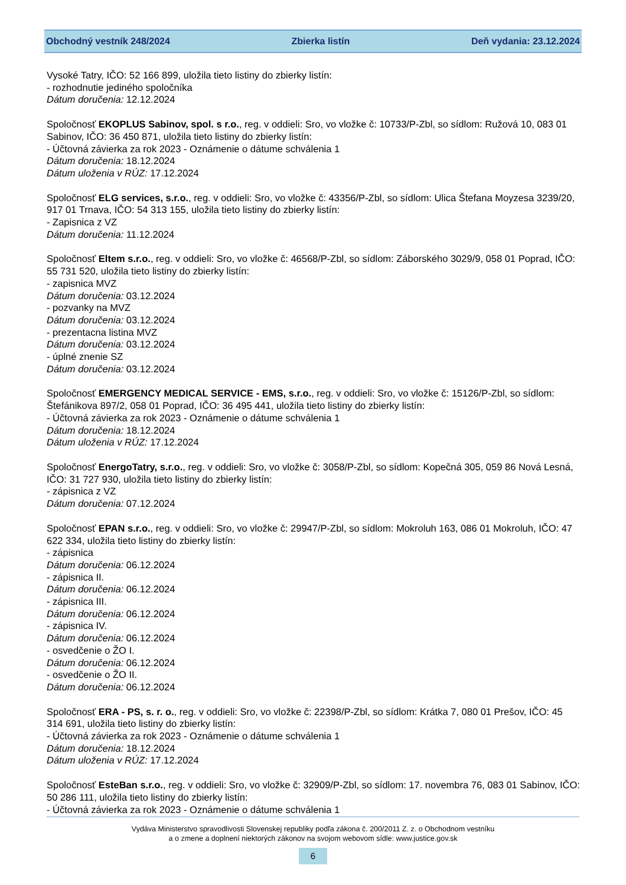Obchodný vestník 248/2024 Zbierka listín Deň vydania: 23.12.2024
Vysoké Tatry, IČO: 52 166 899, uložila tieto listiny do zbierky listín:
- rozhodnutie jediného spoločníka
Dátum doručenia: 12.12.2024
Spoločnosť EKOPLUS Sabinov, spol. s r.o., reg. v oddieli: Sro, vo vložke č: 10733/P-Zbl, so sídlom: Ružová 10, 083 01 Sabinov, IČO: 36 450 871, uložila tieto listiny do zbierky listín:
- Účtovná závierka za rok 2023 - Oznámenie o dátume schválenia 1
Dátum doručenia: 18.12.2024
Dátum uloženia v RÚZ: 17.12.2024
Spoločnosť ELG services, s.r.o., reg. v oddieli: Sro, vo vložke č: 43356/P-Zbl, so sídlom: Ulica Štefana Moyzesa 3239/20, 917 01 Trnava, IČO: 54 313 155, uložila tieto listiny do zbierky listín:
- Zapisnica z VZ
Dátum doručenia: 11.12.2024
Spoločnosť Eltem s.r.o., reg. v oddieli: Sro, vo vložke č: 46568/P-Zbl, so sídlom: Záborského 3029/9, 058 01 Poprad, IČO: 55 731 520, uložila tieto listiny do zbierky listín:
- zapisnica MVZ
Dátum doručenia: 03.12.2024
- pozvanky na MVZ
Dátum doručenia: 03.12.2024
- prezentacna listina MVZ
Dátum doručenia: 03.12.2024
- úplné znenie SZ
Dátum doručenia: 03.12.2024
Spoločnosť EMERGENCY MEDICAL SERVICE - EMS, s.r.o., reg. v oddieli: Sro, vo vložke č: 15126/P-Zbl, so sídlom: Štefánikova 897/2, 058 01 Poprad, IČO: 36 495 441, uložila tieto listiny do zbierky listín:
- Účtovná závierka za rok 2023 - Oznámenie o dátume schválenia 1
Dátum doručenia: 18.12.2024
Dátum uloženia v RÚZ: 17.12.2024
Spoločnosť EnergoTatry, s.r.o., reg. v oddieli: Sro, vo vložke č: 3058/P-Zbl, so sídlom: Kopečná 305, 059 86 Nová Lesná, IČO: 31 727 930, uložila tieto listiny do zbierky listín:
- zápisnica z VZ
Dátum doručenia: 07.12.2024
Spoločnosť EPAN s.r.o., reg. v oddieli: Sro, vo vložke č: 29947/P-Zbl, so sídlom: Mokroluh 163, 086 01 Mokroluh, IČO: 47 622 334, uložila tieto listiny do zbierky listín:
- zápisnica
Dátum doručenia: 06.12.2024
- zápisnica II.
Dátum doručenia: 06.12.2024
- zápisnica III.
Dátum doručenia: 06.12.2024
- zápisnica IV.
Dátum doručenia: 06.12.2024
- osvedčenie o ŽO I.
Dátum doručenia: 06.12.2024
- osvedčenie o ŽO II.
Dátum doručenia: 06.12.2024
Spoločnosť ERA - PS, s. r. o., reg. v oddieli: Sro, vo vložke č: 22398/P-Zbl, so sídlom: Krátka 7, 080 01 Prešov, IČO: 45 314 691, uložila tieto listiny do zbierky listín:
- Účtovná závierka za rok 2023 - Oznámenie o dátume schválenia 1
Dátum doručenia: 18.12.2024
Dátum uloženia v RÚZ: 17.12.2024
Spoločnosť EsteBan s.r.o., reg. v oddieli: Sro, vo vložke č: 32909/P-Zbl, so sídlom: 17. novembra 76, 083 01 Sabinov, IČO: 50 286 111, uložila tieto listiny do zbierky listín:
- Účtovná závierka za rok 2023 - Oznámenie o dátume schválenia 1
Vydáva Ministerstvo spravodlivosti Slovenskej republiky podľa zákona č. 200/2011 Z. z. o Obchodnom vestníku
a o zmene a doplnení niektorých zákonov na svojom webovom sídle: www.justice.gov.sk
6